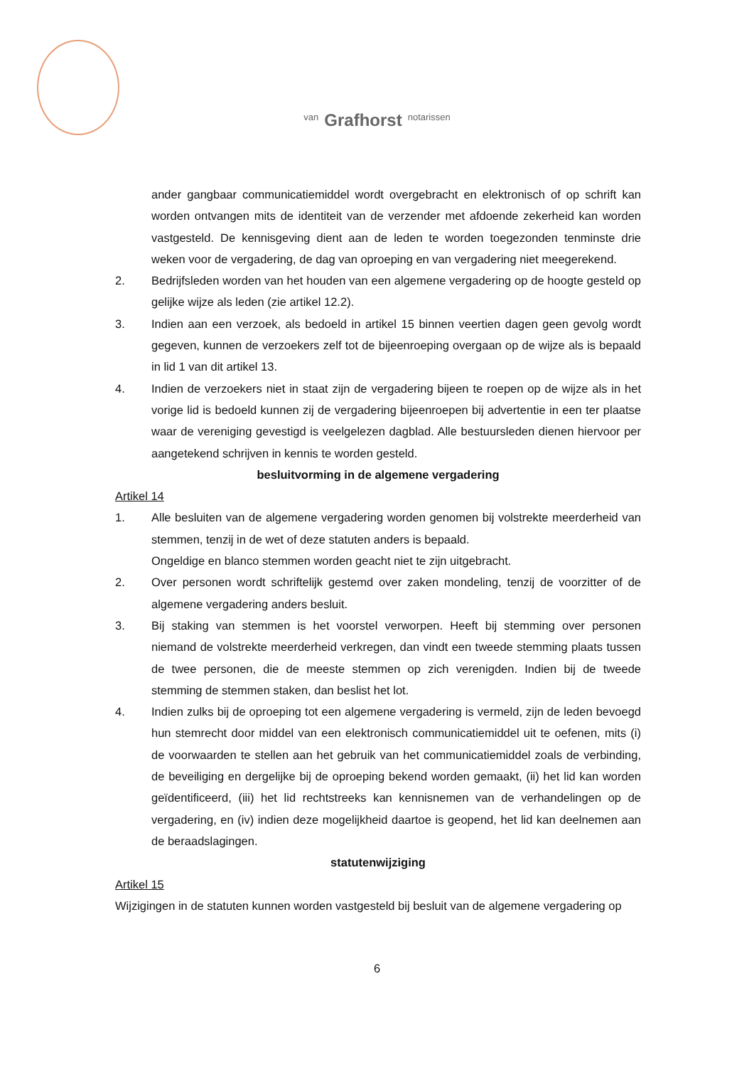van Grafhorst notarissen
ander gangbaar communicatiemiddel wordt overgebracht en elektronisch of op schrift kan worden ontvangen mits de identiteit van de verzender met afdoende zekerheid kan worden vastgesteld. De kennisgeving dient aan de leden te worden toegezonden tenminste drie weken voor de vergadering, de dag van oproeping en van vergadering niet meegerekend.
2. Bedrijfsleden worden van het houden van een algemene vergadering op de hoogte gesteld op gelijke wijze als leden (zie artikel 12.2).
3. Indien aan een verzoek, als bedoeld in artikel 15 binnen veertien dagen geen gevolg wordt gegeven, kunnen de verzoekers zelf tot de bijeenroeping overgaan op de wijze als is bepaald in lid 1 van dit artikel 13.
4. Indien de verzoekers niet in staat zijn de vergadering bijeen te roepen op de wijze als in het vorige lid is bedoeld kunnen zij de vergadering bijeenroepen bij advertentie in een ter plaatse waar de vereniging gevestigd is veelgelezen dagblad. Alle bestuursleden dienen hiervoor per aangetekend schrijven in kennis te worden gesteld.
besluitvorming in de algemene vergadering
Artikel 14
1. Alle besluiten van de algemene vergadering worden genomen bij volstrekte meerderheid van stemmen, tenzij in de wet of deze statuten anders is bepaald.
Ongeldige en blanco stemmen worden geacht niet te zijn uitgebracht.
2. Over personen wordt schriftelijk gestemd over zaken mondeling, tenzij de voorzitter of de algemene vergadering anders besluit.
3. Bij staking van stemmen is het voorstel verworpen. Heeft bij stemming over personen niemand de volstrekte meerderheid verkregen, dan vindt een tweede stemming plaats tussen de twee personen, die de meeste stemmen op zich verenigden. Indien bij de tweede stemming de stemmen staken, dan beslist het lot.
4. Indien zulks bij de oproeping tot een algemene vergadering is vermeld, zijn de leden bevoegd hun stemrecht door middel van een elektronisch communicatiemiddel uit te oefenen, mits (i) de voorwaarden te stellen aan het gebruik van het communicatiemiddel zoals de verbinding, de beveiliging en dergelijke bij de oproeping bekend worden gemaakt, (ii) het lid kan worden geïdentificeerd, (iii) het lid rechtstreeks kan kennisnemen van de verhandelingen op de vergadering, en (iv) indien deze mogelijkheid daartoe is geopend, het lid kan deelnemen aan de beraadslagingen.
statutenwijziging
Artikel 15
Wijzigingen in de statuten kunnen worden vastgesteld bij besluit van de algemene vergadering op
6